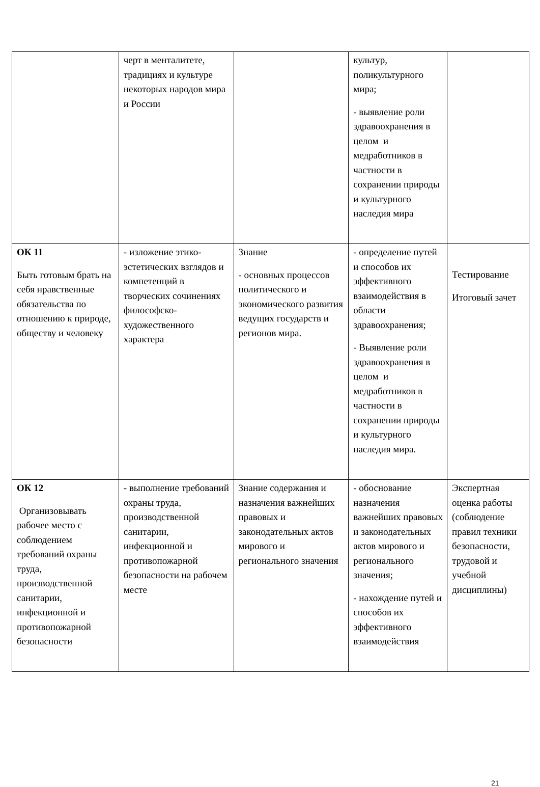| | черт в менталитете, традициях и культуре некоторых народов мира и России | | культур, поликультурного мира; - выявление роли здравоохранения в целом и медработников в частности в сохранении природы и культурного наследия мира | |
| ОК 11 Быть готовым брать на себя нравственные обязательства по отношению к природе, обществу и человеку | - изложение этико-эстетических взглядов и компетенций в творческих сочинениях философско-художественного характера | Знание - основных процессов политического и экономического развития ведущих государств и регионов мира. | - определение путей и способов их эффективного взаимодействия в области здравоохранения; - Выявление роли здравоохранения в целом и медработников в частности в сохранении природы и культурного наследия мира. | Тестирование Итоговый зачет |
| ОК 12 Организовывать рабочее место с соблюдением требований охраны труда, производственной санитарии, инфекционной и противопожарной безопасности | - выполнение требований охраны труда, производственной санитарии, инфекционной и противопожарной безопасности на рабочем месте | Знание содержания и назначения важнейших правовых и законодательных актов мирового и регионального значения | - обоснование назначения важнейших правовых и законодательных актов мирового и регионального значения; - нахождение путей и способов их эффективного взаимодействия | Экспертная оценка работы (соблюдение правил техники безопасности, трудовой и учебной дисциплины) |
21